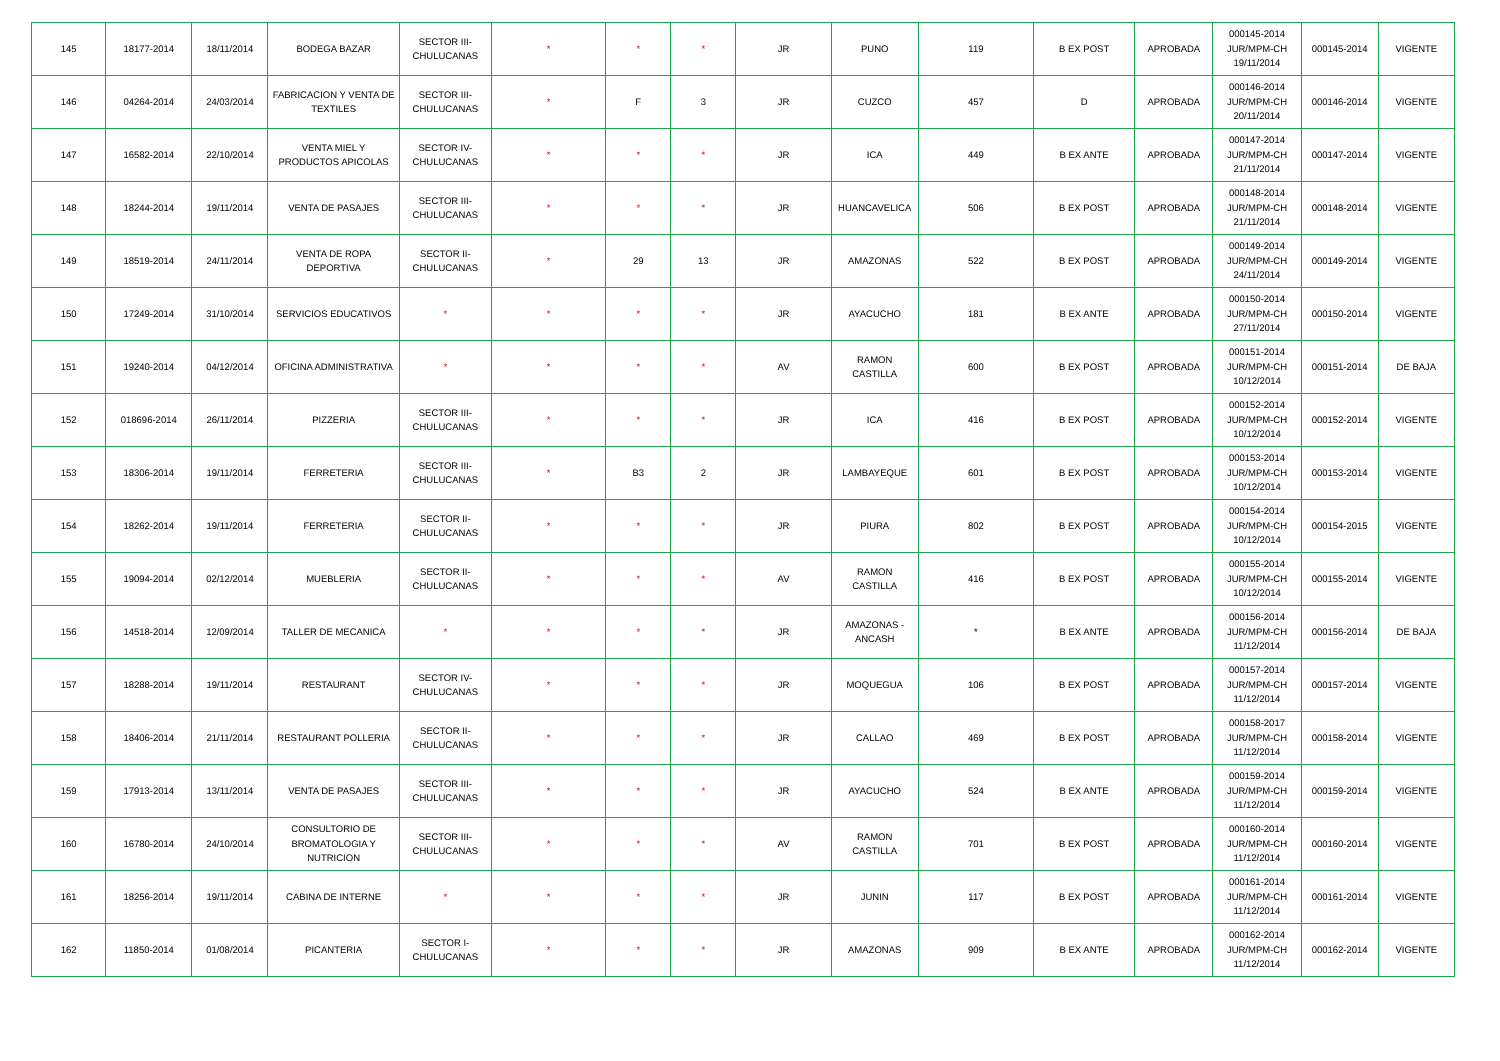| 145 | 18177-2014 | 18/11/2014 | BODEGA BAZAR | SECTOR III-CHULUCANAS | * | * | * | JR | PUNO | 119 | B EX POST | APROBADA | 000145-2014 JUR/MPM-CH 19/11/2014 | 000145-2014 | VIGENTE |
| 146 | 04264-2014 | 24/03/2014 | FABRICACION Y VENTA DE TEXTILES | SECTOR III-CHULUCANAS | * | F | 3 | JR | CUZCO | 457 | D | APROBADA | 000146-2014 JUR/MPM-CH 20/11/2014 | 000146-2014 | VIGENTE |
| 147 | 16582-2014 | 22/10/2014 | VENTA MIEL Y PRODUCTOS APICOLAS | SECTOR IV-CHULUCANAS | * | * | * | JR | ICA | 449 | B EX ANTE | APROBADA | 000147-2014 JUR/MPM-CH 21/11/2014 | 000147-2014 | VIGENTE |
| 148 | 18244-2014 | 19/11/2014 | VENTA DE PASAJES | SECTOR III-CHULUCANAS | * | * | * | JR | HUANCAVELICA | 506 | B EX POST | APROBADA | 000148-2014 JUR/MPM-CH 21/11/2014 | 000148-2014 | VIGENTE |
| 149 | 18519-2014 | 24/11/2014 | VENTA DE ROPA DEPORTIVA | SECTOR II-CHULUCANAS | * | 29 | 13 | JR | AMAZONAS | 522 | B EX POST | APROBADA | 000149-2014 JUR/MPM-CH 24/11/2014 | 000149-2014 | VIGENTE |
| 150 | 17249-2014 | 31/10/2014 | SERVICIOS EDUCATIVOS | * | * | * | * | JR | AYACUCHO | 181 | B EX ANTE | APROBADA | 000150-2014 JUR/MPM-CH 27/11/2014 | 000150-2014 | VIGENTE |
| 151 | 19240-2014 | 04/12/2014 | OFICINA ADMINISTRATIVA | * | * | * | * | AV | RAMON CASTILLA | 600 | B EX POST | APROBADA | 000151-2014 JUR/MPM-CH 10/12/2014 | 000151-2014 | DE BAJA |
| 152 | 018696-2014 | 26/11/2014 | PIZZERIA | SECTOR III-CHULUCANAS | * | * | * | JR | ICA | 416 | B EX POST | APROBADA | 000152-2014 JUR/MPM-CH 10/12/2014 | 000152-2014 | VIGENTE |
| 153 | 18306-2014 | 19/11/2014 | FERRETERIA | SECTOR III-CHULUCANAS | * | B3 | 2 | JR | LAMBAYEQUE | 601 | B EX POST | APROBADA | 000153-2014 JUR/MPM-CH 10/12/2014 | 000153-2014 | VIGENTE |
| 154 | 18262-2014 | 19/11/2014 | FERRETERIA | SECTOR II-CHULUCANAS | * | * | * | JR | PIURA | 802 | B EX POST | APROBADA | 000154-2014 JUR/MPM-CH 10/12/2014 | 000154-2015 | VIGENTE |
| 155 | 19094-2014 | 02/12/2014 | MUEBLERIA | SECTOR II-CHULUCANAS | * | * | * | AV | RAMON CASTILLA | 416 | B EX POST | APROBADA | 000155-2014 JUR/MPM-CH 10/12/2014 | 000155-2014 | VIGENTE |
| 156 | 14518-2014 | 12/09/2014 | TALLER DE MECANICA | * | * | * | * | JR | AMAZONAS - ANCASH | * | B EX ANTE | APROBADA | 000156-2014 JUR/MPM-CH 11/12/2014 | 000156-2014 | DE BAJA |
| 157 | 18288-2014 | 19/11/2014 | RESTAURANT | SECTOR IV-CHULUCANAS | * | * | * | JR | MOQUEGUA | 106 | B EX POST | APROBADA | 000157-2014 JUR/MPM-CH 11/12/2014 | 000157-2014 | VIGENTE |
| 158 | 18406-2014 | 21/11/2014 | RESTAURANT POLLERIA | SECTOR II-CHULUCANAS | * | * | * | JR | CALLAO | 469 | B EX POST | APROBADA | 000158-2017 JUR/MPM-CH 11/12/2014 | 000158-2014 | VIGENTE |
| 159 | 17913-2014 | 13/11/2014 | VENTA DE PASAJES | SECTOR III-CHULUCANAS | * | * | * | JR | AYACUCHO | 524 | B EX ANTE | APROBADA | 000159-2014 JUR/MPM-CH 11/12/2014 | 000159-2014 | VIGENTE |
| 160 | 16780-2014 | 24/10/2014 | CONSULTORIO DE BROMATOLOGIA Y NUTRICION | SECTOR III-CHULUCANAS | * | * | * | AV | RAMON CASTILLA | 701 | B EX POST | APROBADA | 000160-2014 JUR/MPM-CH 11/12/2014 | 000160-2014 | VIGENTE |
| 161 | 18256-2014 | 19/11/2014 | CABINA DE INTERNE | * | * | * | * | JR | JUNIN | 117 | B EX POST | APROBADA | 000161-2014 JUR/MPM-CH 11/12/2014 | 000161-2014 | VIGENTE |
| 162 | 11850-2014 | 01/08/2014 | PICANTERIA | SECTOR I-CHULUCANAS | * | * | * | JR | AMAZONAS | 909 | B EX ANTE | APROBADA | 000162-2014 JUR/MPM-CH 11/12/2014 | 000162-2014 | VIGENTE |